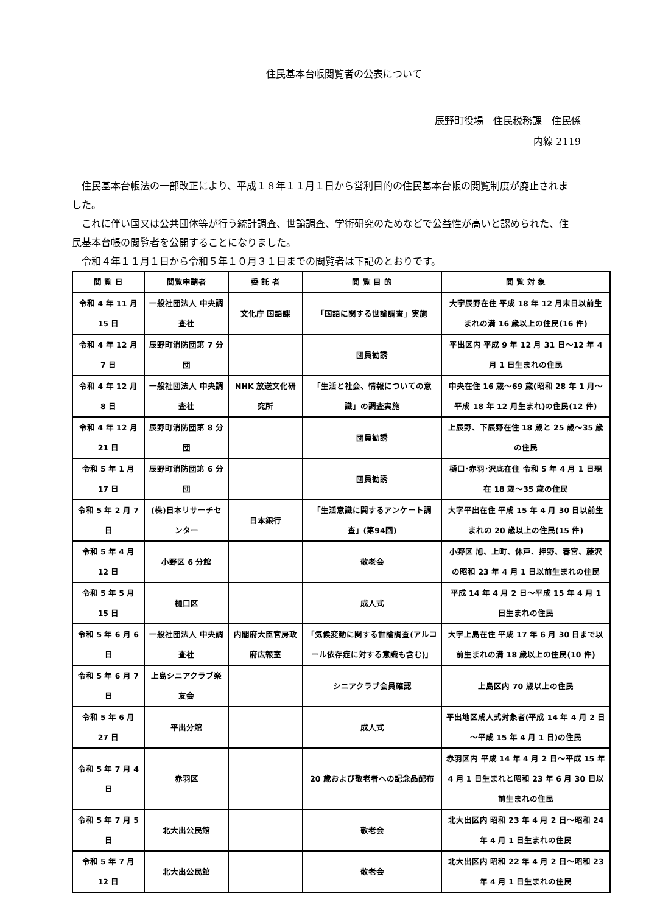住民基本台帳閲覧者の公表について
辰野町役場　住民税務課　住民係
内線 2119
住民基本台帳法の一部改正により、平成１８年１１月１日から営利目的の住民基本台帳の閲覧制度が廃止されました。
これに伴い国又は公共団体等が行う統計調査、世論調査、学術研究のためなどで公益性が高いと認められた、住民基本台帳の閲覧者を公開することになりました。
令和４年１１月１日から令和５年１０月３１日までの閲覧者は下記のとおりです。
| 閲 覧 日 | 閲覧申請者 | 委 託 者 | 閲 覧 目 的 | 閲 覧 対 象 |
| --- | --- | --- | --- | --- |
| 令和 4 年 11 月 15 日 | 一般社団法人 中央調査社 | 文化庁 国語課 | 「国語に関する世論調査」実施 | 大字辰野在住 平成 18 年 12 月末日以前生まれの満 16 歳以上の住民(16 件) |
| 令和 4 年 12 月 7 日 | 辰野町消防団第 7 分団 | | 団員勧誘 | 平出区内 平成 9 年 12 月 31 日～12 年 4 月 1 日生まれの住民 |
| 令和 4 年 12 月 8 日 | 一般社団法人 中央調査社 | NHK 放送文化研究所 | 「生活と社会、情報についての意識」の調査実施 | 中央在住 16 歳～69 歳(昭和 28 年 1 月～平成 18 年 12 月生まれ)の住民(12 件) |
| 令和 4 年 12 月 21 日 | 辰野町消防団第 8 分団 | | 団員勧誘 | 上辰野、下辰野在住 18 歳と 25 歳～35 歳の住民 |
| 令和 5 年 1 月 17 日 | 辰野町消防団第 6 分団 | | 団員勧誘 | 樋口･赤羽･沢底在住 令和 5 年 4 月 1 日現在 18 歳～35 歳の住民 |
| 令和 5 年 2 月 7 日 | (株)日本リサーチセンター | 日本銀行 | 「生活意識に関するアンケート調査」(第94回) | 大字平出在住 平成 15 年 4 月 30 日以前生まれの 20 歳以上の住民(15 件) |
| 令和 5 年 4 月 12 日 | 小野区 6 分館 | | 敬老会 | 小野区 旭、上町、休戸、押野、春宮、藤沢の昭和 23 年 4 月 1 日以前生まれの住民 |
| 令和 5 年 5 月 15 日 | 樋口区 | | 成人式 | 平成 14 年 4 月 2 日～平成 15 年 4 月 1 日生まれの住民 |
| 令和 5 年 6 月 6 日 | 一般社団法人 中央調査社 | 内閣府大臣官房政府広報室 | 「気候変動に関する世論調査(アルコール依存症に対する意識も含む)」 | 大字上島在住 平成 17 年 6 月 30 日まで以前生まれの満 18 歳以上の住民(10 件) |
| 令和 5 年 6 月 7 日 | 上島シニアクラブ楽友会 | | シニアクラブ会員確認 | 上島区内 70 歳以上の住民 |
| 令和 5 年 6 月 27 日 | 平出分館 | | 成人式 | 平出地区成人式対象者(平成 14 年 4 月 2 日～平成 15 年 4 月 1 日)の住民 |
| 令和 5 年 7 月 4 日 | 赤羽区 | | 20 歳および敬老者への記念品配布 | 赤羽区内 平成 14 年 4 月 2 日～平成 15 年 4 月 1 日生まれと昭和 23 年 6 月 30 日以前生まれの住民 |
| 令和 5 年 7 月 5 日 | 北大出公民館 | | 敬老会 | 北大出区内 昭和 23 年 4 月 2 日～昭和 24 年 4 月 1 日生まれの住民 |
| 令和 5 年 7 月 12 日 | 北大出公民館 | | 敬老会 | 北大出区内 昭和 22 年 4 月 2 日～昭和 23 年 4 月 1 日生まれの住民 |